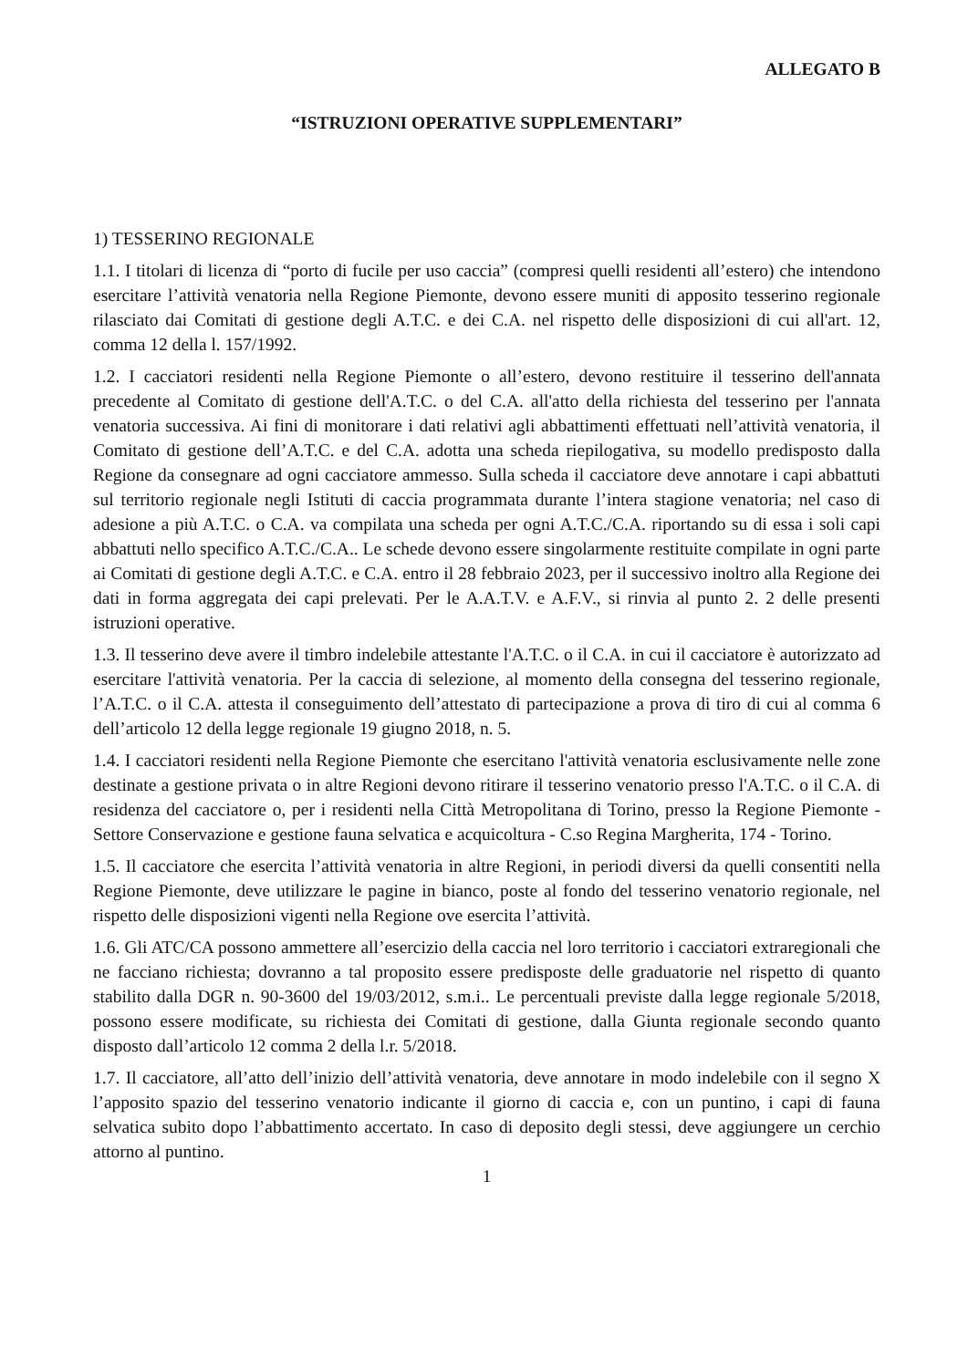ALLEGATO B
“ISTRUZIONI OPERATIVE SUPPLEMENTARI”
1) TESSERINO REGIONALE
1.1. I titolari di licenza di “porto di fucile per uso caccia” (compresi quelli residenti all’estero) che intendono esercitare l’attività venatoria nella Regione Piemonte, devono essere muniti di apposito tesserino regionale rilasciato dai Comitati di gestione degli A.T.C. e dei C.A. nel rispetto delle disposizioni di cui all'art. 12, comma 12 della l. 157/1992.
1.2. I cacciatori residenti nella Regione Piemonte o all’estero, devono restituire il tesserino dell'annata precedente al Comitato di gestione dell'A.T.C. o del C.A. all'atto della richiesta del tesserino per l'annata venatoria successiva. Ai fini di monitorare i dati relativi agli abbattimenti effettuati nell’attività venatoria, il Comitato di gestione dell’A.T.C. e del C.A. adotta una scheda riepilogativa, su modello predisposto dalla Regione da consegnare ad ogni cacciatore ammesso. Sulla scheda il cacciatore deve annotare i capi abbattuti sul territorio regionale negli Istituti di caccia programmata durante l’intera stagione venatoria; nel caso di adesione a più A.T.C. o C.A. va compilata una scheda per ogni A.T.C./C.A. riportando su di essa i soli capi abbattuti nello specifico A.T.C./C.A.. Le schede devono essere singolarmente restituite compilate in ogni parte ai Comitati di gestione degli A.T.C. e C.A. entro il 28 febbraio 2023, per il successivo inoltro alla Regione dei dati in forma aggregata dei capi prelevati. Per le A.A.T.V. e A.F.V., si rinvia al punto 2. 2 delle presenti istruzioni operative.
1.3. Il tesserino deve avere il timbro indelebile attestante l'A.T.C. o il C.A. in cui il cacciatore è autorizzato ad esercitare l'attività venatoria. Per la caccia di selezione, al momento della consegna del tesserino regionale, l’A.T.C. o il C.A. attesta il conseguimento dell’attestato di partecipazione a prova di tiro di cui al comma 6 dell’articolo 12 della legge regionale 19 giugno 2018, n. 5.
1.4. I cacciatori residenti nella Regione Piemonte che esercitano l'attività venatoria esclusivamente nelle zone destinate a gestione privata o in altre Regioni devono ritirare il tesserino venatorio presso l'A.T.C. o il C.A. di residenza del cacciatore o, per i residenti nella Città Metropolitana di Torino, presso la Regione Piemonte - Settore Conservazione e gestione fauna selvatica e acquicoltura - C.so Regina Margherita, 174 - Torino.
1.5. Il cacciatore che esercita l’attività venatoria in altre Regioni, in periodi diversi da quelli consentiti nella Regione Piemonte, deve utilizzare le pagine in bianco, poste al fondo del tesserino venatorio regionale, nel rispetto delle disposizioni vigenti nella Regione ove esercita l’attività.
1.6. Gli ATC/CA possono ammettere all’esercizio della caccia nel loro territorio i cacciatori extraregionali che ne facciano richiesta; dovranno a tal proposito essere predisposte delle graduatorie nel rispetto di quanto stabilito dalla DGR n. 90-3600 del 19/03/2012, s.m.i.. Le percentuali previste dalla legge regionale 5/2018, possono essere modificate, su richiesta dei Comitati di gestione, dalla Giunta regionale secondo quanto disposto dall’articolo 12 comma 2 della l.r. 5/2018.
1.7. Il cacciatore, all’atto dell’inizio dell’attività venatoria, deve annotare in modo indelebile con il segno X l’apposito spazio del tesserino venatorio indicante il giorno di caccia e, con un puntino, i capi di fauna selvatica subito dopo l’abbattimento accertato. In caso di deposito degli stessi, deve aggiungere un cerchio attorno al puntino.
1